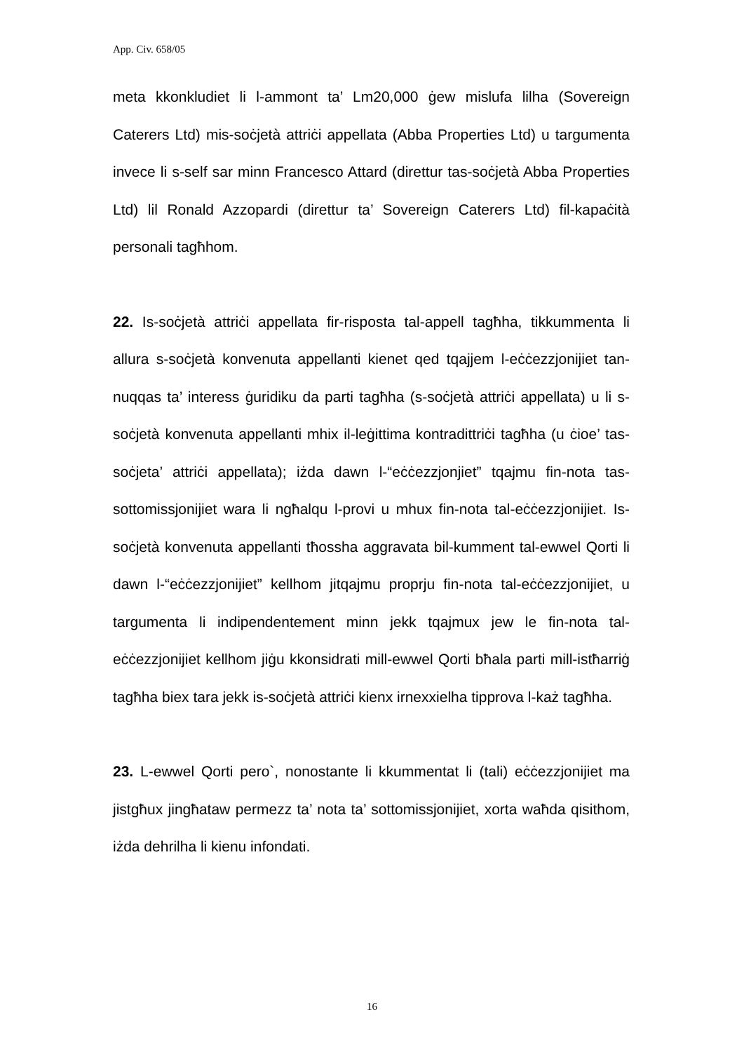App. Civ. 658/05
meta kkonkludiet li l-ammont ta’ Lm20,000 ġew mislufa lilha (Sovereign Caterers Ltd) mis-soċjetà attriċi appellata (Abba Properties Ltd) u targumenta invece li s-self sar minn Francesco Attard (direttur tas-soċjetà Abba Properties Ltd) lil Ronald Azzopardi (direttur ta’ Sovereign Caterers Ltd) fil-kapaċità personali tagħhom.
22. Is-soċjetà attriċi appellata fir-risposta tal-appell tagħha, tikkummenta li allura s-soċjetà konvenuta appellanti kienet qed tqajjem l-eċċezzjonijiet tan-nuqqas ta’ interess ġuridiku da parti tagħha (s-soċjetà attriċi appellata) u li s-soċjetà konvenuta appellanti mhix il-leġittima kontradittriċi tagħha (u ċioe’ tas-soċjeta’ attriċi appellata); iżda dawn l-“eċċezzjonjiet” tqajmu fin-nota tas-sottomissjonijiet wara li ngħalqu l-provi u mhux fin-nota tal-eċċezzjonijiet. Is-soċjetà konvenuta appellanti tħossha aggravata bil-kumment tal-ewwel Qorti li dawn l-“eċċezzjonijiet” kellhom jitqajmu proprju fin-nota tal-eċċezzjonijiet, u targumenta li indipendentement minn jekk tqajmux jew le fin-nota tal-eċċezzjonijiet kellhom jiġu kkonsidrati mill-ewwel Qorti bħala parti mill-istħarriġ tagħha biex tara jekk is-soċjetà attriċi kienx irnexxielha tipprova l-każ tagħha.
23. L-ewwel Qorti pero`, nonostante li kkummentat li (tali) eċċezzjonijiet ma jistgħux jingħataw permezz ta’ nota ta’ sottomissjonijiet, xorta waħda qisithom, iżda dehrilha li kienu infondati.
16